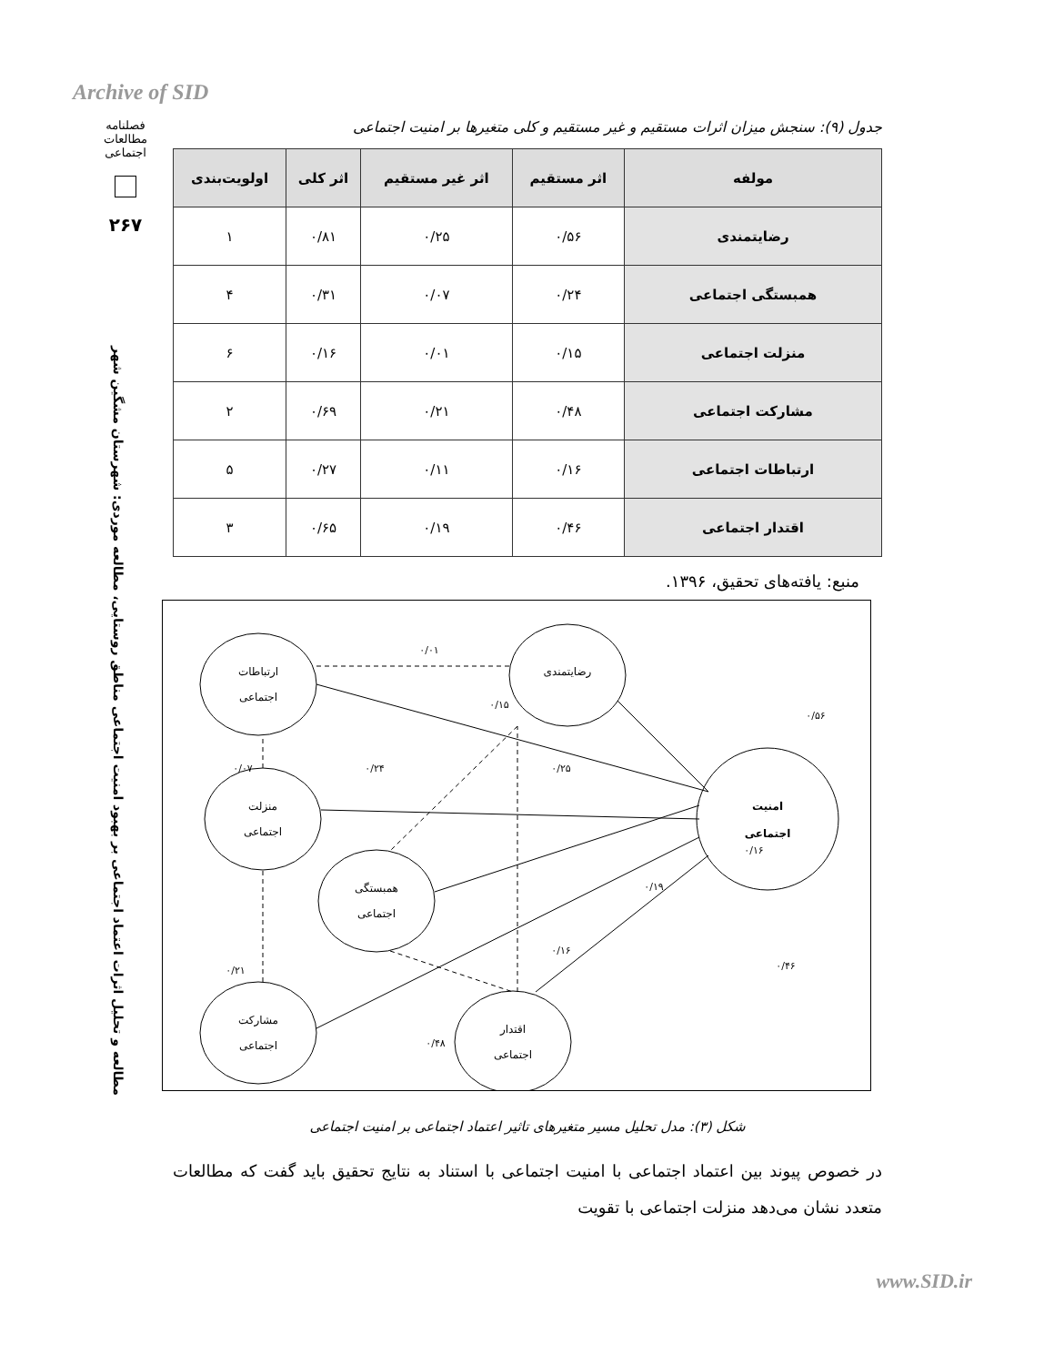Archive of SID
فصلنامه مطالعات اجتماعی
۲۶۷
مطالعه و تحلیل اثرات اعتماد اجتماعی بر بهبود امنیت اجتماعی مناطق روستایی، مطالعه موردی: شهرستان مشگین شهر
جدول (۹): سنجش میزان اثرات مستقیم و غیر مستقیم و کلی متغیرها بر امنیت اجتماعی
| مولفه | اثر مستقیم | اثر غیر مستقیم | اثر کلی | اولویت‌بندی |
| --- | --- | --- | --- | --- |
| رضایتمندی | ۰/۵۶ | ۰/۲۵ | ۰/۸۱ | ۱ |
| همبستگی اجتماعی | ۰/۲۴ | ۰/۰۷ | ۰/۳۱ | ۴ |
| منزلت اجتماعی | ۰/۱۵ | ۰/۰۱ | ۰/۱۶ | ۶ |
| مشارکت اجتماعی | ۰/۴۸ | ۰/۲۱ | ۰/۶۹ | ۲ |
| ارتباطات اجتماعی | ۰/۱۶ | ۰/۱۱ | ۰/۲۷ | ۵ |
| اقتدار اجتماعی | ۰/۴۶ | ۰/۱۹ | ۰/۶۵ | ۳ |
منبع: یافته‌های تحقیق، ۱۳۹۶.
ارتباطات
اجتماعی
رضایتمندی
منزلت
اجتماعی
همبستگی
اجتماعی
مشارکت
اجتماعی
اقتدار
اجتماعی
امنیت
اجتماعی
۰/۰۱
۰/۱۵
۰/۵۶
۰/۰۷
۰/۲۴
۰/۲۵
۰/۱۶
۰/۱۹
۰/۲۱
۰/۱۶
۰/۴۶
۰/۴۸
شکل (۳): مدل تحلیل مسیر متغیرهای تاثیر اعتماد اجتماعی بر امنیت اجتماعی
در خصوص پیوند بین اعتماد اجتماعی با امنیت اجتماعی با استناد به نتایج تحقیق باید گفت که مطالعات متعدد نشان می‌دهد منزلت اجتماعی با تقویت
www.SID.ir